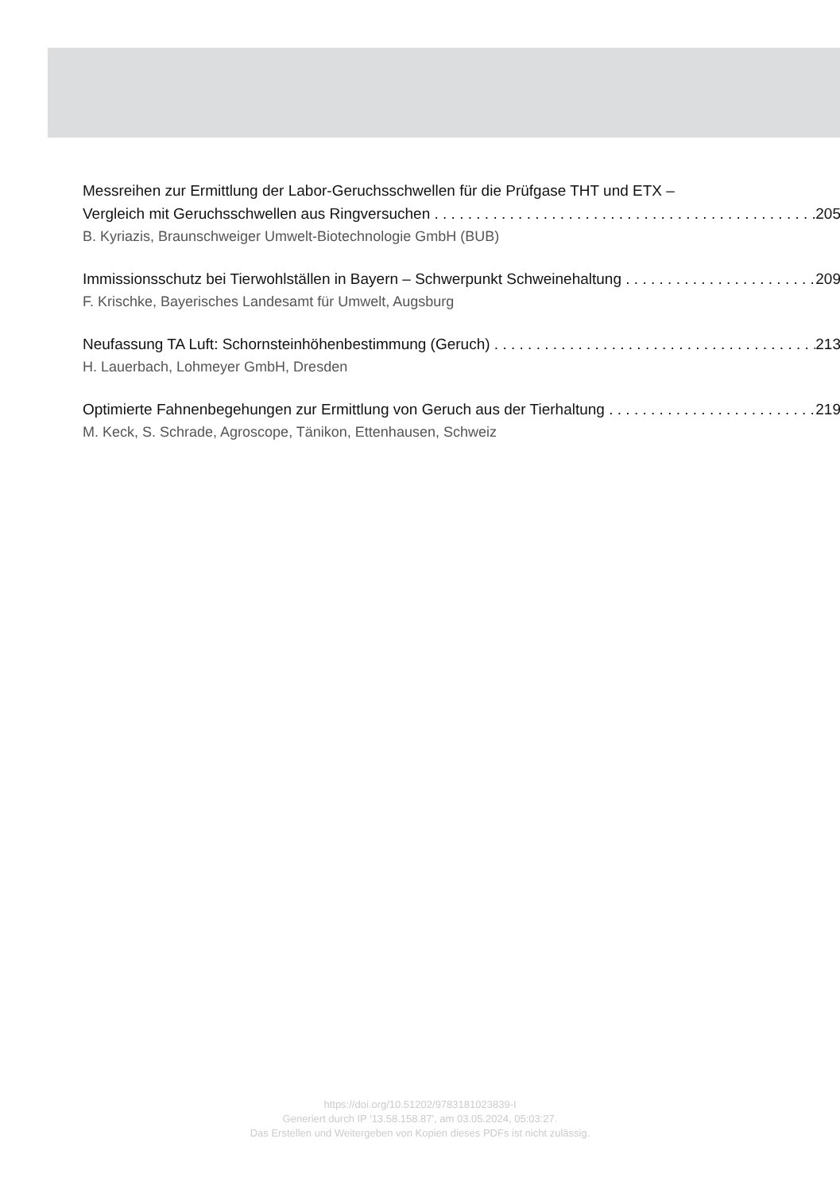Messreihen zur Ermittlung der Labor-Geruchsschwellen für die Prüfgase THT und ETX –
Vergleich mit Geruchsschwellen aus Ringversuchen 205
B. Kyriazis, Braunschweiger Umwelt-Biotechnologie GmbH (BUB)
Immissionsschutz bei Tierwohlställen in Bayern – Schwerpunkt Schweinehaltung 209
F. Krischke, Bayerisches Landesamt für Umwelt, Augsburg
Neufassung TA Luft: Schornsteinhöhenbestimmung (Geruch) 213
H. Lauerbach, Lohmeyer GmbH, Dresden
Optimierte Fahnenbegehungen zur Ermittlung von Geruch aus der Tierhaltung 219
M. Keck, S. Schrade, Agroscope, Tänikon, Ettenhausen, Schweiz
https://doi.org/10.51202/9783181023839-I
Generiert durch IP '13.58.158.87', am 03.05.2024, 05:03:27.
Das Erstellen und Weitergeben von Kopien dieses PDFs ist nicht zulässig.